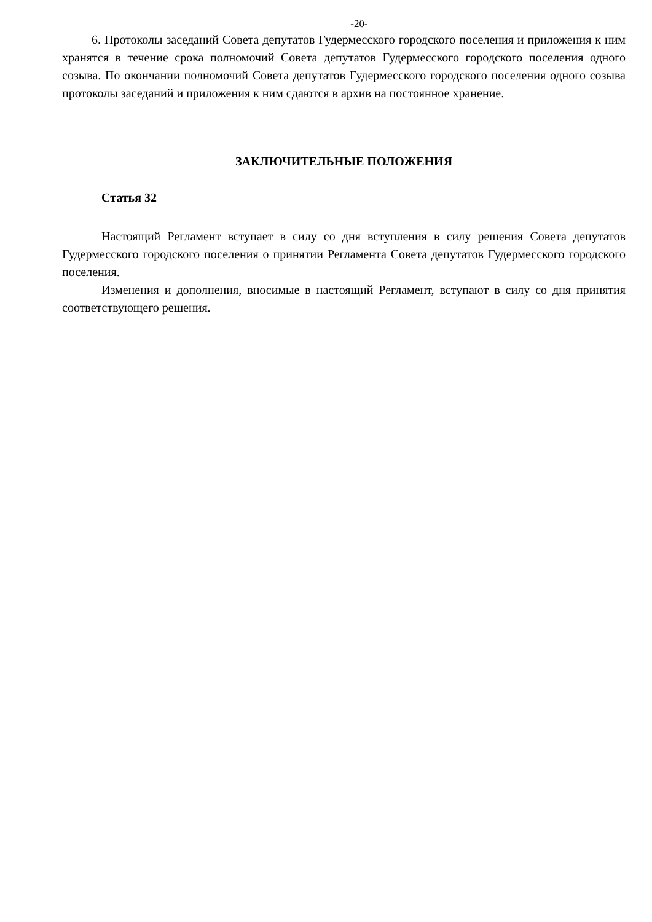-20-
6. Протоколы заседаний Совета депутатов Гудермесского городского поселения и приложения к ним хранятся в течение срока полномочий Совета депутатов Гудермесского городского поселения одного созыва. По окончании полномочий Совета депутатов Гудермесского городского поселения одного созыва протоколы заседаний и приложения к ним сдаются в архив на постоянное хранение.
ЗАКЛЮЧИТЕЛЬНЫЕ ПОЛОЖЕНИЯ
Статья 32
Настоящий Регламент вступает в силу со дня вступления в силу решения Совета депутатов Гудермесского городского поселения о принятии Регламента Совета депутатов Гудермесского городского поселения.
Изменения и дополнения, вносимые в настоящий Регламент, вступают в силу со дня принятия соответствующего решения.